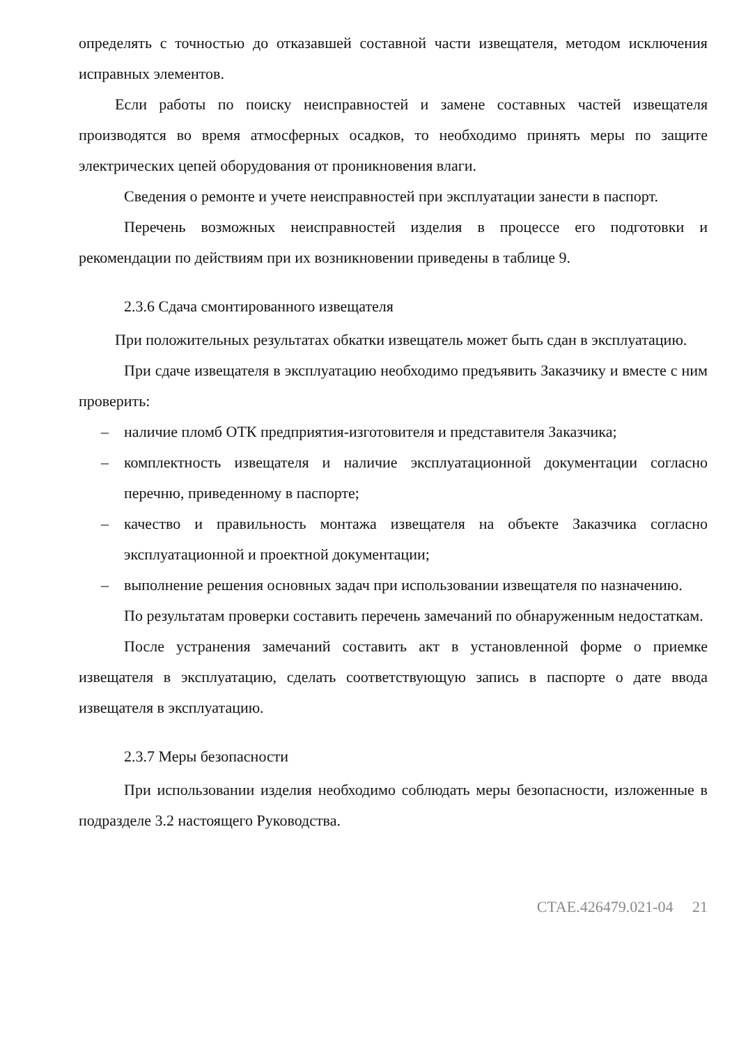определять с точностью до отказавшей составной части извещателя, методом исключения исправных элементов.
Если работы по поиску неисправностей и замене составных частей извещателя производятся во время атмосферных осадков, то необходимо принять меры по защите электрических цепей оборудования от проникновения влаги.
Сведения о ремонте и учете неисправностей при эксплуатации занести в паспорт.
Перечень возможных неисправностей изделия в процессе его подготовки и рекомендации по действиям при их возникновении приведены в таблице 9.
2.3.6 Сдача смонтированного извещателя
При положительных результатах обкатки извещатель может быть сдан в эксплуатацию.
При сдаче извещателя в эксплуатацию необходимо предъявить Заказчику и вместе с ним проверить:
– наличие пломб ОТК предприятия-изготовителя и представителя Заказчика;
– комплектность извещателя и наличие эксплуатационной документации согласно перечню, приведенному в паспорте;
– качество и правильность монтажа извещателя на объекте Заказчика согласно эксплуатационной и проектной документации;
– выполнение решения основных задач при использовании извещателя по назначению.
По результатам проверки составить перечень замечаний по обнаруженным недостаткам.
После устранения замечаний составить акт в установленной форме о приемке извещателя в эксплуатацию, сделать соответствующую запись в паспорте о дате ввода извещателя в эксплуатацию.
2.3.7 Меры безопасности
При использовании изделия необходимо соблюдать меры безопасности, изложенные в подразделе 3.2 настоящего Руководства.
СТАЕ.426479.021-04 21